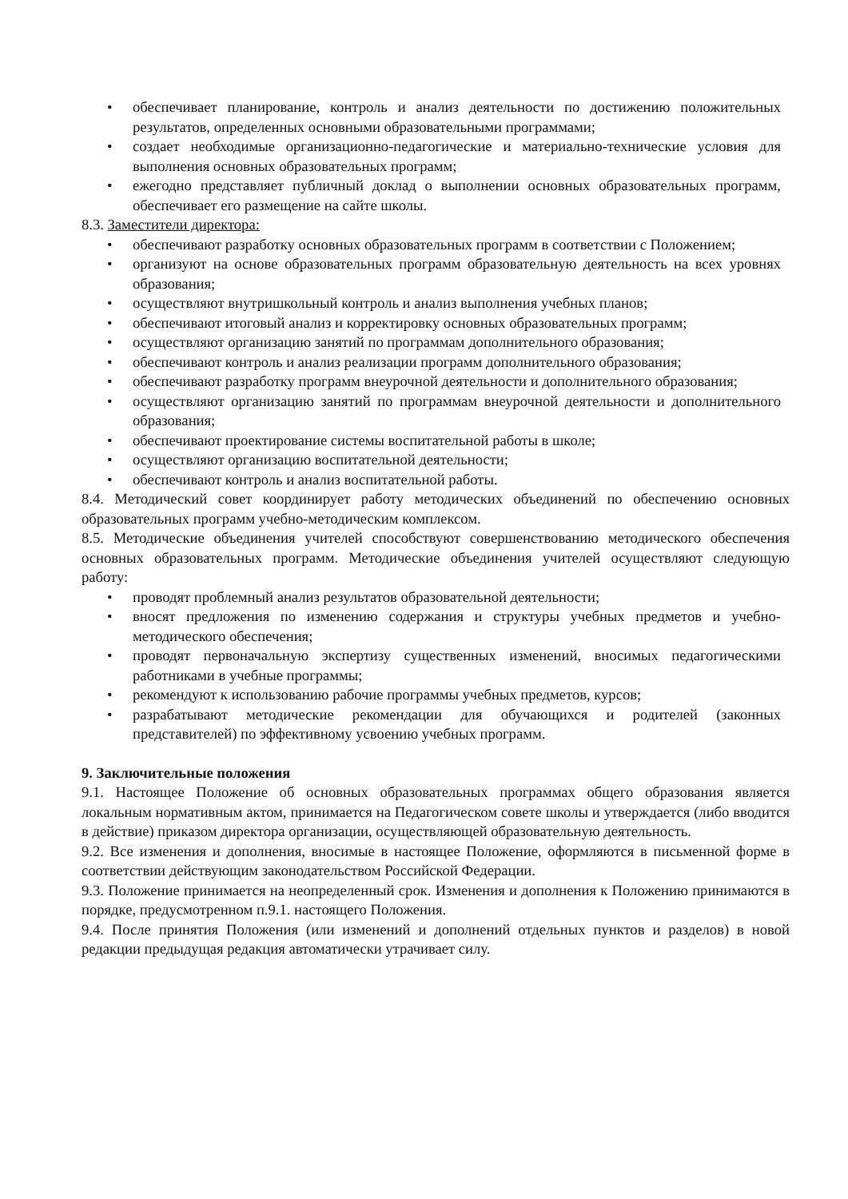• обеспечивает планирование, контроль и анализ деятельности по достижению положительных результатов, определенных основными образовательными программами;
• создает необходимые организационно-педагогические и материально-технические условия для выполнения основных образовательных программ;
• ежегодно представляет публичный доклад о выполнении основных образовательных программ, обеспечивает его размещение на сайте школы.
8.3. Заместители директора:
• обеспечивают разработку основных образовательных программ в соответствии с Положением;
• организуют на основе образовательных программ образовательную деятельность на всех уровнях образования;
• осуществляют внутришкольный контроль и анализ выполнения учебных планов;
• обеспечивают итоговый анализ и корректировку основных образовательных программ;
• осуществляют организацию занятий по программам дополнительного образования;
• обеспечивают контроль и анализ реализации программ дополнительного образования;
• обеспечивают разработку программ внеурочной деятельности и дополнительного образования;
• осуществляют организацию занятий по программам внеурочной деятельности и дополнительного образования;
• обеспечивают проектирование системы воспитательной работы в школе;
• осуществляют организацию воспитательной деятельности;
• обеспечивают контроль и анализ воспитательной работы.
8.4. Методический совет координирует работу методических объединений по обеспечению основных образовательных программ учебно-методическим комплексом.
8.5. Методические объединения учителей способствуют совершенствованию методического обеспечения основных образовательных программ. Методические объединения учителей осуществляют следующую работу:
• проводят проблемный анализ результатов образовательной деятельности;
• вносят предложения по изменению содержания и структуры учебных предметов и учебно-методического обеспечения;
• проводят первоначальную экспертизу существенных изменений, вносимых педагогическими работниками в учебные программы;
• рекомендуют к использованию рабочие программы учебных предметов, курсов;
• разрабатывают методические рекомендации для обучающихся и родителей (законных представителей) по эффективному усвоению учебных программ.
9. Заключительные положения
9.1. Настоящее Положение об основных образовательных программах общего образования является локальным нормативным актом, принимается на Педагогическом совете школы и утверждается (либо вводится в действие) приказом директора организации, осуществляющей образовательную деятельность.
9.2. Все изменения и дополнения, вносимые в настоящее Положение, оформляются в письменной форме в соответствии действующим законодательством Российской Федерации.
9.3. Положение принимается на неопределенный срок. Изменения и дополнения к Положению принимаются в порядке, предусмотренном п.9.1. настоящего Положения.
9.4. После принятия Положения (или изменений и дополнений отдельных пунктов и разделов) в новой редакции предыдущая редакция автоматически утрачивает силу.